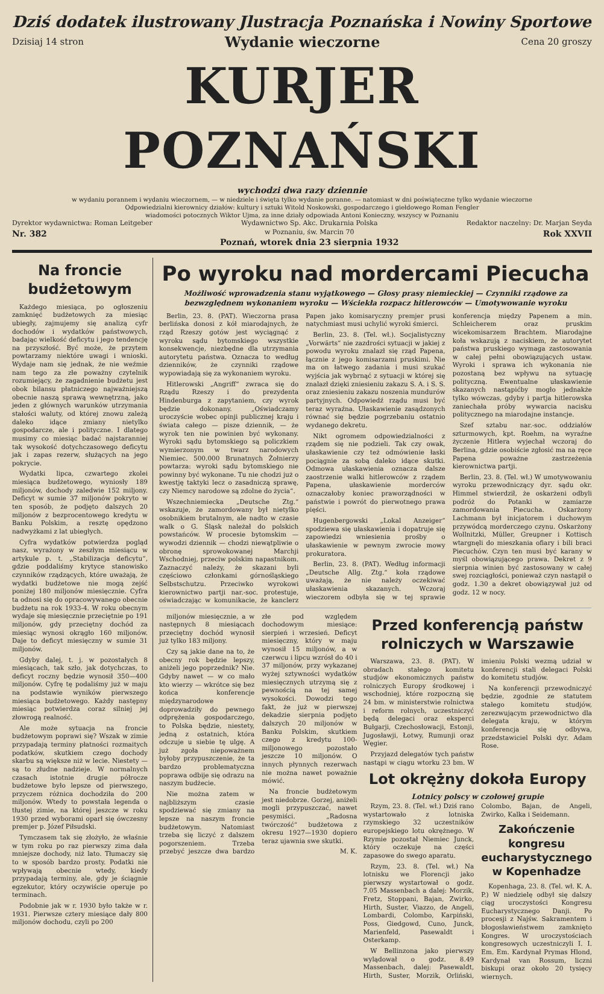Dziś dodatek ilustrowany Jlustracja Poznańska i Nowiny Sportowe
Dzisiaj 14 stron Wydanie wieczorne Cena 20 groszy
KURJER POZNAŃSKI
wychodzi dwa razy dziennie
w wydaniu porannem i wydaniu wieczornem, — w niedziele i święta tylko wydanie poranne. — natomiast w dni poświąteczne tylko wydanie wieczorne
Odpowiedzialni kierownicy działów: kultury i sztuki Witold Noskowski, gospodarczego i giełdowego Roman Fengler
wiadomości potocznych Wiktor Ujma, za inne działy odpowiada Antoni Konieczny, wszyscy w Poznaniu
Dyrektor wydawnictwa: Roman Leitgeber
Nr. 382 Wydawnictwo Sp. Akc. Drukarnia Polska
w Poznaniu, św. Marcin 70
Poznań, wtorek dnia 23 sierpnia 1932 Redaktor naczelny: Dr. Marjan Seyda
Rok XXVII
Na froncie budżetowym
Każdego miesiąca, po ogłoszeniu zamknięć budżetowych za miesiąc ubiegły, zajmujemy się analizą cyfr dochodów i wydatków państwowych, badając wielkość deficytu i jego tendencję na przyszłość. Być może, że przytem powtarzamy niektóre uwagi i wnioski. Wydaje nam się jednak, że nie weźmie nam tego za złe poważny czytelnik rozumiejący, że zagadnienie budżetu jest obok bilansu płatniczego najważniejszą obecnie naszą sprawą wewnętrzną, jako jeden z głównych warunków utrzymania stałości waluty, od której znowu zależą daleko idące zmiany nietylko gospodarcze, ale i polityczne. I dlatego musimy co miesiąc badać najstaranniej tak wysokość dotychczasowego deficytu jak i zapas rezerw, służących na jego pokrycie.
Wydatki lipca, czwartego zkolei miesiąca budżetowego, wyniosły 189 miljonów, dochody zaledwie 152 miljony. Deficyt w sumie 37 miljonów pokryto w ten sposób, że podjęto dalszych 20 miljonów z bezprocentowego kredytu w Banku Polskim, a resztę opędzono nadwyżkami z lat ubiegłych.
Cyfra wydatków potwierdza pogląd nasz, wyrażony w zeszłym miesiącu w artykule p. t. „Stabilizacja deficytu“, gdzie poddaliśmy krytyce stanowisko czynników rządzących, które uważają, że wydatki budżetowe nie mogą zejść poniżej 180 miljonów miesięcznie. Cyfra ta odnosi się do opracowywanego obecnie budżetu na rok 1933-4. W roku obecnym wydaje się miesięcznie przeciętnie po 191 miljonów, gdy przeciętny dochód za miesiąc wynosi okrągło 160 miljonów. Daje to deficyt miesięczny w sumie 31 miljonów.
Gdyby dalej, t. j. w pozostałych 8 miesiącach, tak szło, jak dotychczas, to deficyt roczny będzie wynosił 350—400 miljonów. Cyfrę tę podaliśmy już w maju na podstawie wyników pierwszego miesiąca budżetowego. Każdy następny miesiąc potwierdza coraz silniej jej złowrogą realność.
Ale może sytuacja na froncie budżetowym poprawi się? Wszak w zimie przypadają terminy płatności rozmaitych podatków, skutkiem czego dochody skarbu są większe niż w lecie. Niestety — są to złudne nadzieje. W normalnych czasach istotnie drugie półrocze budżetowe było lepsze od pierwszego, przyczem różnica dochodziła do 200 miljonów. Wtedy to powstała legenda o tłustej zimie, na której jeszcze w roku 1930 przed wyborami oparł się ówczesny premjer p. Józef Piłsudski.
Tymczasem tak się złożyło, że właśnie w tym roku po raz pierwszy zima dała mniejsze dochody, niż lato. Tłumaczy się to w sposób bardzo prosty. Podatki nie wpływają obecnie wtedy, kiedy przypadają terminy, ale, gdy je ściągnie egzekutor, który oczywiście operuje po terminach.
Podobnie jak w r. 1930 było także w r. 1931. Pierwsze cztery miesiące dały 800 miljonów dochodu, czyli po 200
Po wyroku nad mordercami Piecucha
Możliwość wprowadzenia stanu wyjątkowego — Głosy prasy niemieckiej — Czynniki rządowe za bezwzględnem wykonaniem wyroku — Wściekła rozpacz hitlerowców — Umotywowanie wyroku
Berlin, 23. 8. (PAT). Wieczorna prasa berlińska donosi z kół miarodajnych, że rząd Rzeszy gotów jest wyciągnąć z wyroku sądu bytomskiego wszystkie konsekwencje, niezbędne dla utrzymania autorytetu państwa. Oznacza to według dzienników, że czynniki rządowe wypowiadają się za wykonaniem wyroku.
Hitlerowski „Angriff“ zwraca się do Rządu Rzeszy i do prezydenta Hindenburga z zapytaniem, czy wyrok będzie dokonany. „Oświadczamy uroczyście wobec opinji publicznej kraju i świata całego — pisze dziennik, — że wyrok ten nie powinien być wykonany. Wyroki sądu bytomskiego są policzkiem wymierzonym w twarz narodowych Niemiec. 500.000 Brunatnych Żołnierzy powtarza: wyroki sądu bytomskiego nie powinny być wykonane. Tu nie chodzi już o kwestję taktyki lecz o zasadniczą sprawę, czy Niemcy narodowe są zdolne do życia“.
Wszechniemiecka „Deutsche Ztg.“ wskazuje, że zamordowany był nietylko osobnikiem brutalnym, ale nadto w czasie walk o G. Śląsk należał do polskich powstańców. W procesie bytomskim — wywodzi dziennik — chodzi niewątpliwie o obronę sprowokowanej Marchji Wschodniej, przeciw polskim napastnikom. Zaznaczyć należy, że skazani byli częściowo członkami górnośląskiego Selbstschutzu. Przeciwko wyrokowi kierownictwo partji nar.-soc. protestuje, oświadczając w komunikacie, że kanclerz Papen jako komisaryczny premjer prusi natychmiast musi uchylić wyroki śmierci.
Berlin, 23. 8. (Tel. wł.). Socjalistyczny „Vorwärts“ nie zazdrości sytuacji w jakiej z powodu wyroku znalazł się rząd Papena, łącznie z jego komisarzami pruskimi. Nie ma on łatwego zadania i musi szukać wyjścia jak wybrnąć z sytuacji w której się znalazł dzięki zniesieniu zakazu S. A. i S. S. oraz zniesieniu zakazu noszenia mundurów partyjnych. Odpowiedź rządu musi być teraz wyraźna. Ułaskawienie zasądzonych równać się będzie pogrzebaniu ostatnio wydanego dekretu.
Nikt ogromem odpowiedzialności z rządem się nie podzieli. Tak czy owak, ułaskawienie czy też odmówienie łaski pociągnie za sobą daleko idące skutki. Odmowa ułaskawienia oznacza dalsze zaostrzenie walki hitlerowców z rządem Papena, ułaskawienie morderców oznaczałoby koniec praworządności w państwie i powrót do pierwotnego prawa pięści.
Hugenbergowski „Lokal Anzeiger“ spodziewa się ułaskawienia i dopatruje się zapowiedzi wniesienia prośby o ułaskawienie w pewnym zwrocie mowy prokuratora.
Berlin, 23. 8. (PAT). Według informacji „Deutsche Allg. Ztg.“ koła rządowe uważają, że nie należy oczekiwać ułaskawienia skazanych. Wczoraj wieczorem odbyła się w tej sprawie konferencja między Papenem a min. Schleicherem oraz pruskim wicekomisarzem Brachtem. Miarodajne koła wskazują z naciskiem, że autorytet państwa pruskiego wymaga zastosowania w całej pełni obowiązujących ustaw. Wyroki i sprawa ich wykonania nie pozostaną bez wpływu na sytuację polityczną. Ewentualne ułaskawienie skazanych nastąpićby mogło jednakże tylko wówczas, gdyby i partja hitlerowska zaniechała próby wywarcia nacisku politycznego na miarodajne instancje.
Szef sztabu nar.-soc. oddziałów szturmowych, kpt. Roehm, na wyraźne życzenie Hitlera wyjechał wczoraj do Berlina, gdzie osobiście zgłosić ma na ręce Papena poważne zastrzeżenia kierownictwa partji.
Berlin, 23. 8. (Tel. wł.) W umotywowaniu wyroku przewodniczący dyr. sądu okr. Himmel stwierdził, że oskarżeni odbyli podróż do Potanki w zamiarze zamordowania Piecucha. Oskarżony Lachmann był inicjatorem i duchowym przywódcą morderczego czynu. Oskarżony Wollnitzki, Müller, Greupner i Kottisch wtargnęli do mieszkania ofiary i bili braci Piecuchów. Czyn ten musi być karany w myśl obowiązującego prawa. Dekret z 9 sierpnia winien być zastosowany w całej swej rozciągłości, ponieważ czyn nastąpił o godz. 1.30 a dekret obowiązywał już od godz. 12 w nocy.
miljonów miesięcznie, a w następnych 8 miesiącach przeciętny dochód wynosił już tylko 183 miljony.
Czy są jakie dane na to, że obecny rok będzie lepszy, aniżeli jego poprzednik? Nie. Gdyby nawet — w co mało kto wierzy — wkrótce się bez końca konferencje międzynarodowe doprowadziły do pewnego odprężenia gospodarczego, to Polska będzie, niestety, jedną z ostatnich, która odczuje u siebie tę ulgę. A już zgoła niepoważnem byłoby przypuszczenie, że ta bardzo problematyczna poprawa odbije się odrazu na naszym budżecie.
Nie można zatem w najbliższym czasie spodziewać się zmiany na lepsze na naszym froncie budżetowym. Natomiast trzeba się liczyć z dalszem pogorszeniem. Trzeba przebyć jeszcze dwa bardzo złe pod względem dochodowym miesiące: sierpień i wrzesień. Deficyt miesięczny, który w maju wynosił 15 miljonów, a w czerwcu i lipcu wzrósł do 40 i 37 miljonów, przy wykazanej wyżej sztywności wydatków miesięcznych utrzymą się z pewnością na tej samej wysokości. Dowodzi tego fakt, że już w pierwszej dekadzie sierpnia podjęto dalszych 20 miljonów w Banku Polskim, skutkiem czego z kredytu 100-miljonowego pozostało jeszcze 10 miljonów. O innych płynnych rezerwach nie można nawet poważnie mówić.
Na froncie budżetowym jest niedobrze. Gorzej, aniżeli mogli przypuszczać, nawet pesymiści. „Radosna twórczość“ budżetowa z okresu 1927—1930 dopiero teraz ujawnia swe skutki.
M. K.
Przed konferencją państw rolniczych w Warszawie
Warszawa, 23. 8. (PAT). W obradach stałego komitetu studjów ekonomicznych państw rolniczych Europy środkowej i wschodniej, które rozpoczną się 24 bm. w ministerstwie rolnictwa i reform rolnych, uczestniczyć będą delegaci oraz eksperci Bułgarji, Czechosłowacji, Estonji, Jugosławji, Łotwy, Rumunji oraz Węgier.
Przyjazd delegatów tych państw nastąpi w ciągu wtorku 23 bm. W imieniu Polski wezmą udział w konferencji stali delegaci Polski do komitetu studjów.
Na konferencji przewodniczyć będzie, zgodnie ze statutem stałego komitetu studjów, zerezwującym przewodnictwo dla delegata kraju, w którym konferencja się odbywa, przedstawiciel Polski dyr. Adam Rose.
Lot okrężny dokoła Europy
Lotnicy polscy w czołowej grupie
Rzym, 23. 8. (Tel. wł.) Dziś rano wystartowało z lotniska rzymskiego 32 uczestników europejskiego lotu okrężnego. W Rzymie pozostał Niemiec Junck, który oczekuje na części zapasowe do swego aparatu.
Rzym, 23. 8. (Tel. wł.) Na lotnisku we Florencji jako pierwszy wystartował o godz. 7.05 Massenbach a dalej: Morzik, Fretz, Stoppani, Bajan, Zwirko, Hirth, Suster, Viazzo, de Angeli, Lombardi, Colombo, Karpiński, Poss, Giedgowd, Cuno, Junck, Marienfeld, Pasewaldt i Osterkamp.
W Bellinzona jako pierwszy wylądował o godz. 8.49 Massenbach, dalej: Pasewaldt, Hirth, Suster, Morzik, Orliński, Colombo, Bajan, de Angeli, Zwirko, Kalka i Seidemann.
Zakończenie kongresu eucharystycznego w Kopenhadze
Kopenhaga, 23. 8. (Tel. wł. K. A. P.) W niedzielę odbył się dalszy ciąg uroczystości Kongresu Eucharystycznego Danji. Po procesji z Najśw. Sakramentem i błogosławieństwem zamknięto Kongres. W uroczystościach kongresowych uczestniczyli I. I. Em. Em. Kardynał Prymas Hlond, Kardynał van Rossum, liczni biskupi oraz około 20 tysięcy wiernych.